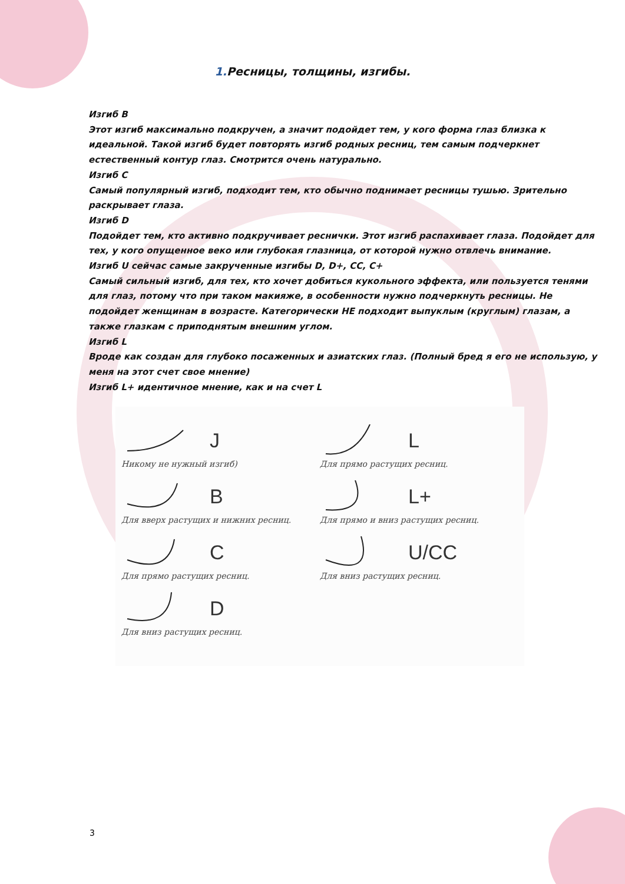1. Ресницы, толщины, изгибы.
Изгиб B
Этот изгиб максимально подкручен, а значит подойдет тем, у кого форма глаз близка к идеальной. Такой изгиб будет повторять изгиб родных ресниц, тем самым подчеркнет естественный контур глаз. Смотрится очень натурально.
Изгиб C
Самый популярный изгиб, подходит тем, кто обычно поднимает ресницы тушью. Зрительно раскрывает глаза.
Изгиб D
Подойдет тем, кто активно подкручивает реснички. Этот изгиб распахивает глаза. Подойдет для тех, у кого опущенное веко или глубокая глазница, от которой нужно отвлечь внимание.
Изгиб U сейчас самые закрученные изгибы D, D+, CC, C+
Самый сильный изгиб, для тех, кто хочет добиться кукольного эффекта, или пользуется тенями для глаз, потому что при таком макияже, в особенности нужно подчеркнуть ресницы. Не подойдет женщинам в возрасте. Категорически НЕ подходит выпуклым (круглым) глазам, а также глазкам с приподнятым внешним углом.
Изгиб L
Вроде как создан для глубоко посаженных и азиатских глаз. (Полный бред я его не использую, у меня на этот счет свое мнение)
Изгиб L+ идентичное мнение, как и на счет L
J
Никому не нужный изгиб)
B
Для вверх растущих и нижних ресниц.
C
Для прямо растущих ресниц.
D
Для вниз растущих ресниц.
L
Для прямо растущих ресниц.
L+
Для прямо и вниз растущих ресниц.
U/CC
Для вниз растущих ресниц.
3